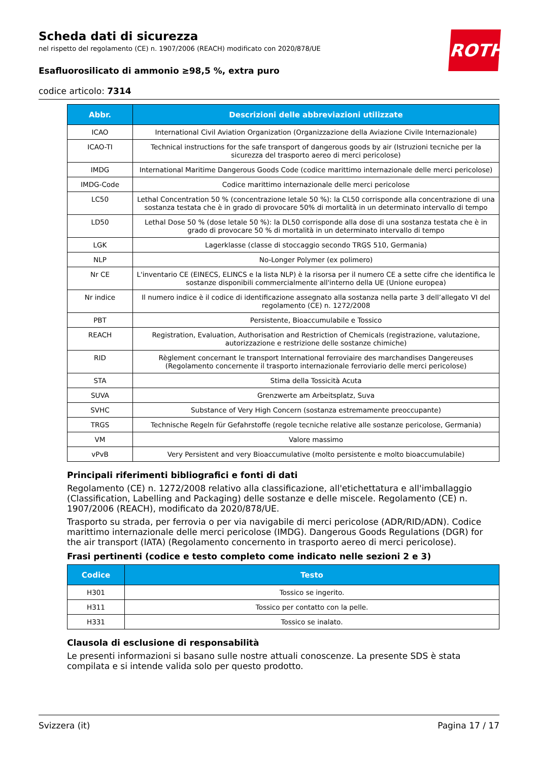Scheda dati di sicurezza
nel rispetto del regolamento (CE) n. 1907/2006 (REACH) modificato con 2020/878/UE
Esafluorosilicato di ammonio ≥98,5 %, extra puro
codice articolo: 7314
ROTH
| Abbr. | Descrizioni delle abbreviazioni utilizzate |
| --- | --- |
| ICAO | International Civil Aviation Organization (Organizzazione della Aviazione Civile Internazionale) |
| ICAO-TI | Technical instructions for the safe transport of dangerous goods by air (Istruzioni tecniche per la sicurezza del trasporto aereo di merci pericolose) |
| IMDG | International Maritime Dangerous Goods Code (codice marittimo internazionale delle merci pericolose) |
| IMDG-Code | Codice marittimo internazionale delle merci pericolose |
| LC50 | Lethal Concentration 50 % (concentrazione letale 50 %): la CL50 corrisponde alla concentrazione di una sostanza testata che è in grado di provocare 50% di mortalità in un determinato intervallo di tempo |
| LD50 | Lethal Dose 50 % (dose letale 50 %): la DL50 corrisponde alla dose di una sostanza testata che è in grado di provocare 50 % di mortalità in un determinato intervallo di tempo |
| LGK | Lagerklasse (classe di stoccaggio secondo TRGS 510, Germania) |
| NLP | No-Longer Polymer (ex polimero) |
| Nr CE | L'inventario CE (EINECS, ELINCS e la lista NLP) è la risorsa per il numero CE a sette cifre che identifica le sostanze disponibili commercialmente all'interno della UE (Unione europea) |
| Nr indice | Il numero indice è il codice di identificazione assegnato alla sostanza nella parte 3 dell’allegato VI del regolamento (CE) n. 1272/2008 |
| PBT | Persistente, Bioaccumulabile e Tossico |
| REACH | Registration, Evaluation, Authorisation and Restriction of Chemicals (registrazione, valutazione, autorizzazione e restrizione delle sostanze chimiche) |
| RID | Règlement concernant le transport International ferroviaire des marchandises Dangereuses (Regolamento concernente il trasporto internazionale ferroviario delle merci pericolose) |
| STA | Stima della Tossicità Acuta |
| SUVA | Grenzwerte am Arbeitsplatz, Suva |
| SVHC | Substance of Very High Concern (sostanza estremamente preoccupante) |
| TRGS | Technische Regeln für Gefahrstoffe (regole tecniche relative alle sostanze pericolose, Germania) |
| VM | Valore massimo |
| vPvB | Very Persistent and very Bioaccumulative (molto persistente e molto bioaccumulabile) |
Principali riferimenti bibliografici e fonti di dati
Regolamento (CE) n. 1272/2008 relativo alla classificazione, all'etichettatura e all'imballaggio (Classification, Labelling and Packaging) delle sostanze e delle miscele. Regolamento (CE) n. 1907/2006 (REACH), modificato da 2020/878/UE.
Trasporto su strada, per ferrovia o per via navigabile di merci pericolose (ADR/RID/ADN). Codice marittimo internazionale delle merci pericolose (IMDG). Dangerous Goods Regulations (DGR) for the air transport (IATA) (Regolamento concernento in trasporto aereo di merci pericolose).
Frasi pertinenti (codice e testo completo come indicato nelle sezioni 2 e 3)
| Codice | Testo |
| --- | --- |
| H301 | Tossico se ingerito. |
| H311 | Tossico per contatto con la pelle. |
| H331 | Tossico se inalato. |
Clausola di esclusione di responsabilità
Le presenti informazioni si basano sulle nostre attuali conoscenze. La presente SDS è stata compilata e si intende valida solo per questo prodotto.
Svizzera (it) Pagina 17 / 17